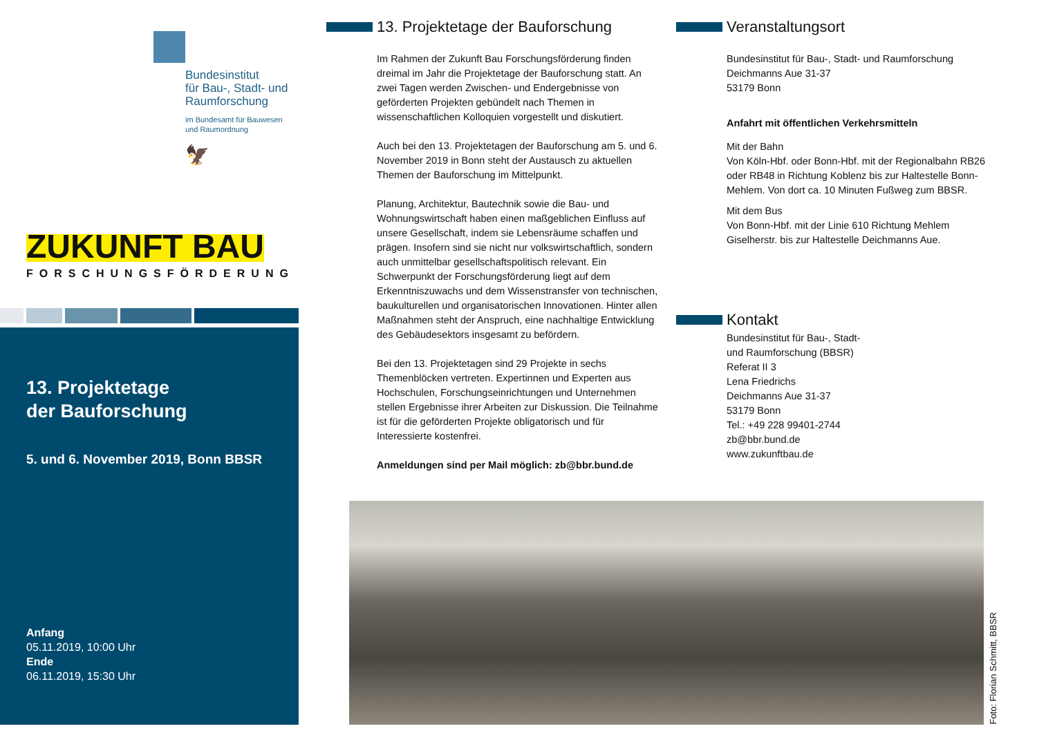Bundesinstitut
für Bau-, Stadt- und
Raumforschung
im Bundesamt für Bauwesen
und Raumordnung
🦅
ZUKUNFT BAU
FORSCHUNGSFÖRDERUNG
13. Projektetage
der Bauforschung
5. und 6. November 2019, Bonn BBSR
Anfang
05.11.2019, 10:00 Uhr
Ende
06.11.2019, 15:30 Uhr
13. Projektetage der Bauforschung
Im Rahmen der Zukunft Bau Forschungsförderung finden dreimal im Jahr die Projektetage der Bauforschung statt. An zwei Tagen werden Zwischen- und Endergebnisse von geförderten Projekten gebündelt nach Themen in wissenschaftlichen Kolloquien vorgestellt und diskutiert.
Auch bei den 13. Projektetagen der Bauforschung am 5. und 6. November 2019 in Bonn steht der Austausch zu aktuellen Themen der Bauforschung im Mittelpunkt.
Planung, Architektur, Bautechnik sowie die Bau- und Wohnungswirtschaft haben einen maßgeblichen Einfluss auf unsere Gesellschaft, indem sie Lebensräume schaffen und prägen. Insofern sind sie nicht nur volkswirtschaftlich, sondern auch unmittelbar gesellschaftspolitisch relevant. Ein Schwerpunkt der Forschungsförderung liegt auf dem Erkenntniszuwachs und dem Wissenstransfer von technischen, baukulturellen und organisatorischen Innovationen. Hinter allen Maßnahmen steht der Anspruch, eine nachhaltige Entwicklung des Gebäudesektors insgesamt zu befördern.
Bei den 13. Projektetagen sind 29 Projekte in sechs Themenblöcken vertreten. Expertinnen und Experten aus Hochschulen, Forschungseinrichtungen und Unternehmen stellen Ergebnisse ihrer Arbeiten zur Diskussion. Die Teilnahme ist für die geförderten Projekte obligatorisch und für Interessierte kostenfrei.
Anmeldungen sind per Mail möglich: zb@bbr.bund.de
Veranstaltungsort
Bundesinstitut für Bau-, Stadt- und Raumforschung
Deichmanns Aue 31-37
53179 Bonn
Anfahrt mit öffentlichen Verkehrsmitteln
Mit der Bahn
Von Köln-Hbf. oder Bonn-Hbf. mit der Regionalbahn RB26 oder RB48 in Richtung Koblenz bis zur Haltestelle Bonn-Mehlem. Von dort ca. 10 Minuten Fußweg zum BBSR.
Mit dem Bus
Von Bonn-Hbf. mit der Linie 610 Richtung Mehlem Giselherstr. bis zur Haltestelle Deichmanns Aue.
Kontakt
Bundesinstitut für Bau-, Stadt-
und Raumforschung (BBSR)
Referat II 3
Lena Friedrichs
Deichmanns Aue 31-37
53179 Bonn
Tel.: +49 228 99401-2744
zb@bbr.bund.de
www.zukunftbau.de
Foto: Florian Schmitt, BBSR